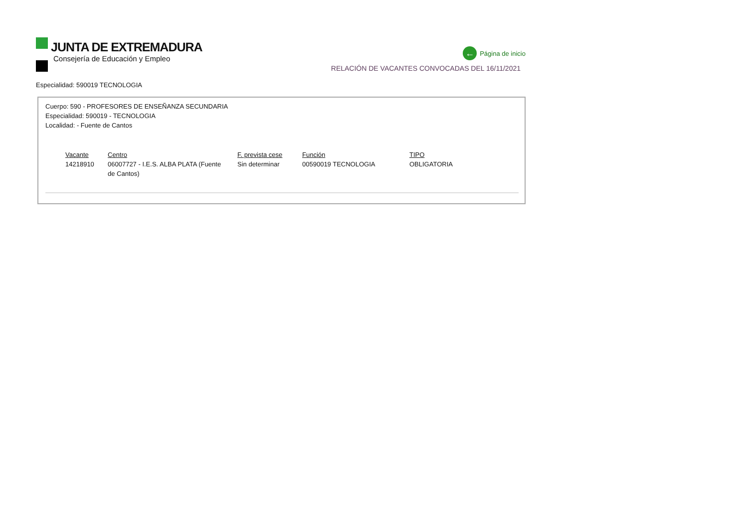JUNTA DE EXTREMADURA
Consejería de Educación y Empleo
← Página de inicio
RELACIÓN DE VACANTES CONVOCADAS DEL 16/11/2021
Especialidad: 590019 TECNOLOGIA
Cuerpo: 590 - PROFESORES DE ENSEÑANZA SECUNDARIA
Especialidad: 590019 - TECNOLOGIA
Localidad: - Fuente de Cantos
| Vacante | Centro | F. prevista cese | Función | TIPO |
| --- | --- | --- | --- | --- |
| 14218910 | 06007727 - I.E.S. ALBA PLATA (Fuente de Cantos) | Sin determinar | 00590019 TECNOLOGIA | OBLIGATORIA |